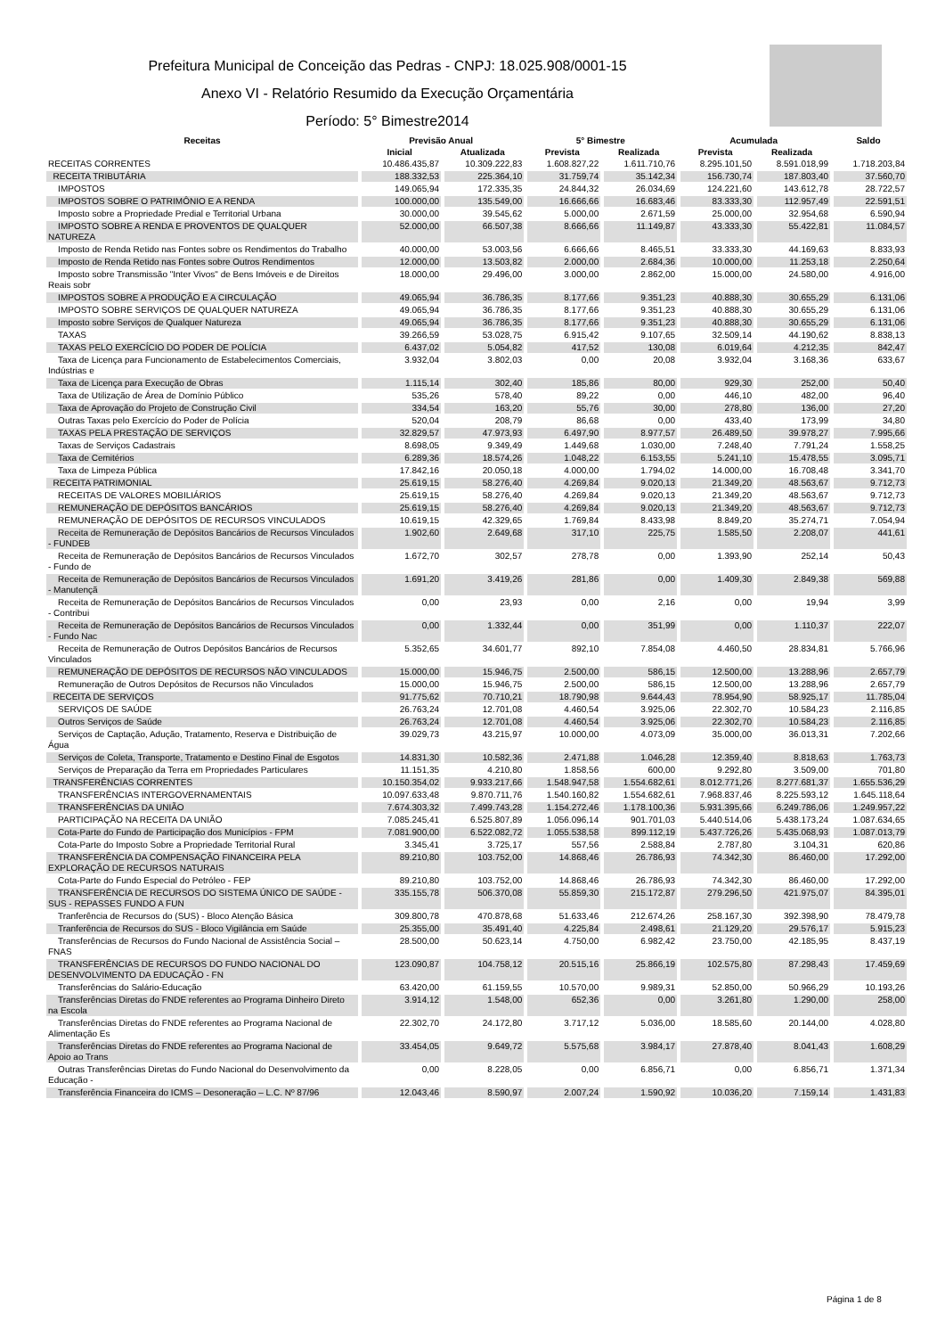Prefeitura Municipal de Conceição das Pedras - CNPJ: 18.025.908/0001-15
Anexo VI - Relatório Resumido da Execução Orçamentária
Período: 5° Bimestre2014
| Receitas | Previsão Anual | | 5° Bimestre | | Acumulada | | Saldo |
| --- | --- | --- | --- | --- | --- | --- | --- |
| | Inicial | Atualizada | Prevista | Realizada | Prevista | Realizada | |
| RECEITAS CORRENTES | 10.486.435,87 | 10.309.222,83 | 1.608.827,22 | 1.611.710,76 | 8.295.101,50 | 8.591.018,99 | 1.718.203,84 |
| RECEITA TRIBUTÁRIA | 188.332,53 | 225.364,10 | 31.759,74 | 35.142,34 | 156.730,74 | 187.803,40 | 37.560,70 |
| IMPOSTOS | 149.065,94 | 172.335,35 | 24.844,32 | 26.034,69 | 124.221,60 | 143.612,78 | 28.722,57 |
| IMPOSTOS SOBRE O PATRIMÔNIO E A RENDA | 100.000,00 | 135.549,00 | 16.666,66 | 16.683,46 | 83.333,30 | 112.957,49 | 22.591,51 |
| Imposto sobre a Propriedade Predial e Territorial Urbana | 30.000,00 | 39.545,62 | 5.000,00 | 2.671,59 | 25.000,00 | 32.954,68 | 6.590,94 |
| IMPOSTO SOBRE A RENDA E PROVENTOS DE QUALQUER NATUREZA | 52.000,00 | 66.507,38 | 8.666,66 | 11.149,87 | 43.333,30 | 55.422,81 | 11.084,57 |
| Imposto de Renda Retido nas Fontes sobre os Rendimentos do Trabalho | 40.000,00 | 53.003,56 | 6.666,66 | 8.465,51 | 33.333,30 | 44.169,63 | 8.833,93 |
| Imposto de Renda Retido nas Fontes sobre Outros Rendimentos | 12.000,00 | 13.503,82 | 2.000,00 | 2.684,36 | 10.000,00 | 11.253,18 | 2.250,64 |
| Imposto sobre Transmissão "Inter Vivos" de Bens Imóveis e de Direitos Reais sobr | 18.000,00 | 29.496,00 | 3.000,00 | 2.862,00 | 15.000,00 | 24.580,00 | 4.916,00 |
| IMPOSTOS SOBRE A PRODUÇÃO E A CIRCULAÇÃO | 49.065,94 | 36.786,35 | 8.177,66 | 9.351,23 | 40.888,30 | 30.655,29 | 6.131,06 |
| IMPOSTO SOBRE SERVIÇOS DE QUALQUER NATUREZA | 49.065,94 | 36.786,35 | 8.177,66 | 9.351,23 | 40.888,30 | 30.655,29 | 6.131,06 |
| Imposto sobre Serviços de Qualquer Natureza | 49.065,94 | 36.786,35 | 8.177,66 | 9.351,23 | 40.888,30 | 30.655,29 | 6.131,06 |
| TAXAS | 39.266,59 | 53.028,75 | 6.915,42 | 9.107,65 | 32.509,14 | 44.190,62 | 8.838,13 |
| TAXAS PELO EXERCÍCIO DO PODER DE POLÍCIA | 6.437,02 | 5.054,82 | 417,52 | 130,08 | 6.019,64 | 4.212,35 | 842,47 |
| Taxa de Licença para Funcionamento de Estabelecimentos Comerciais, Indústrias e | 3.932,04 | 3.802,03 | 0,00 | 20,08 | 3.932,04 | 3.168,36 | 633,67 |
| Taxa de Licença para Execução de Obras | 1.115,14 | 302,40 | 185,86 | 80,00 | 929,30 | 252,00 | 50,40 |
| Taxa de Utilização de Área de Domínio Público | 535,26 | 578,40 | 89,22 | 0,00 | 446,10 | 482,00 | 96,40 |
| Taxa de Aprovação do Projeto de Construção Civil | 334,54 | 163,20 | 55,76 | 30,00 | 278,80 | 136,00 | 27,20 |
| Outras Taxas pelo Exercício do Poder de Polícia | 520,04 | 208,79 | 86,68 | 0,00 | 433,40 | 173,99 | 34,80 |
| TAXAS PELA PRESTAÇÃO DE SERVIÇOS | 32.829,57 | 47.973,93 | 6.497,90 | 8.977,57 | 26.489,50 | 39.978,27 | 7.995,66 |
| Taxas de Serviços Cadastrais | 8.698,05 | 9.349,49 | 1.449,68 | 1.030,00 | 7.248,40 | 7.791,24 | 1.558,25 |
| Taxa de Cemitérios | 6.289,36 | 18.574,26 | 1.048,22 | 6.153,55 | 5.241,10 | 15.478,55 | 3.095,71 |
| Taxa de Limpeza Pública | 17.842,16 | 20.050,18 | 4.000,00 | 1.794,02 | 14.000,00 | 16.708,48 | 3.341,70 |
| RECEITA PATRIMONIAL | 25.619,15 | 58.276,40 | 4.269,84 | 9.020,13 | 21.349,20 | 48.563,67 | 9.712,73 |
| RECEITAS DE VALORES MOBILIÁRIOS | 25.619,15 | 58.276,40 | 4.269,84 | 9.020,13 | 21.349,20 | 48.563,67 | 9.712,73 |
| REMUNERAÇÃO DE DEPÓSITOS BANCÁRIOS | 25.619,15 | 58.276,40 | 4.269,84 | 9.020,13 | 21.349,20 | 48.563,67 | 9.712,73 |
| REMUNERAÇÃO DE DEPÓSITOS DE RECURSOS VINCULADOS | 10.619,15 | 42.329,65 | 1.769,84 | 8.433,98 | 8.849,20 | 35.274,71 | 7.054,94 |
| Receita de Remuneração de Depósitos Bancários de Recursos Vinculados - FUNDEB | 1.902,60 | 2.649,68 | 317,10 | 225,75 | 1.585,50 | 2.208,07 | 441,61 |
| Receita de Remuneração de Depósitos Bancários de Recursos Vinculados - Fundo de | 1.672,70 | 302,57 | 278,78 | 0,00 | 1.393,90 | 252,14 | 50,43 |
| Receita de Remuneração de Depósitos Bancários de Recursos Vinculados - Manutençã | 1.691,20 | 3.419,26 | 281,86 | 0,00 | 1.409,30 | 2.849,38 | 569,88 |
| Receita de Remuneração de Depósitos Bancários de Recursos Vinculados - Contribui | 0,00 | 23,93 | 0,00 | 2,16 | 0,00 | 19,94 | 3,99 |
| Receita de Remuneração de Depósitos Bancários de Recursos Vinculados - Fundo Nac | 0,00 | 1.332,44 | 0,00 | 351,99 | 0,00 | 1.110,37 | 222,07 |
| Receita de Remuneração de Outros Depósitos Bancários de Recursos Vinculados | 5.352,65 | 34.601,77 | 892,10 | 7.854,08 | 4.460,50 | 28.834,81 | 5.766,96 |
| REMUNERAÇÃO DE DEPÓSITOS DE RECURSOS NÃO VINCULADOS | 15.000,00 | 15.946,75 | 2.500,00 | 586,15 | 12.500,00 | 13.288,96 | 2.657,79 |
| Remuneração de Outros Depósitos de Recursos não Vinculados | 15.000,00 | 15.946,75 | 2.500,00 | 586,15 | 12.500,00 | 13.288,96 | 2.657,79 |
| RECEITA DE SERVIÇOS | 91.775,62 | 70.710,21 | 18.790,98 | 9.644,43 | 78.954,90 | 58.925,17 | 11.785,04 |
| SERVIÇOS DE SAÚDE | 26.763,24 | 12.701,08 | 4.460,54 | 3.925,06 | 22.302,70 | 10.584,23 | 2.116,85 |
| Outros Serviços de Saúde | 26.763,24 | 12.701,08 | 4.460,54 | 3.925,06 | 22.302,70 | 10.584,23 | 2.116,85 |
| Serviços de Captação, Adução, Tratamento, Reserva e Distribuição de Água | 39.029,73 | 43.215,97 | 10.000,00 | 4.073,09 | 35.000,00 | 36.013,31 | 7.202,66 |
| Serviços de Coleta, Transporte, Tratamento e Destino Final de Esgotos | 14.831,30 | 10.582,36 | 2.471,88 | 1.046,28 | 12.359,40 | 8.818,63 | 1.763,73 |
| Serviços de Preparação da Terra em Propriedades Particulares | 11.151,35 | 4.210,80 | 1.858,56 | 600,00 | 9.292,80 | 3.509,00 | 701,80 |
| TRANSFERÊNCIAS CORRENTES | 10.150.354,02 | 9.933.217,66 | 1.548.947,58 | 1.554.682,61 | 8.012.771,26 | 8.277.681,37 | 1.655.536,29 |
| TRANSFERÊNCIAS INTERGOVERNAMENTAIS | 10.097.633,48 | 9.870.711,76 | 1.540.160,82 | 1.554.682,61 | 7.968.837,46 | 8.225.593,12 | 1.645.118,64 |
| TRANSFERÊNCIAS DA UNIÃO | 7.674.303,32 | 7.499.743,28 | 1.154.272,46 | 1.178.100,36 | 5.931.395,66 | 6.249.786,06 | 1.249.957,22 |
| PARTICIPAÇÃO NA RECEITA DA UNIÃO | 7.085.245,41 | 6.525.807,89 | 1.056.096,14 | 901.701,03 | 5.440.514,06 | 5.438.173,24 | 1.087.634,65 |
| Cota-Parte do Fundo de Participação dos Municípios - FPM | 7.081.900,00 | 6.522.082,72 | 1.055.538,58 | 899.112,19 | 5.437.726,26 | 5.435.068,93 | 1.087.013,79 |
| Cota-Parte do Imposto Sobre a Propriedade Territorial Rural | 3.345,41 | 3.725,17 | 557,56 | 2.588,84 | 2.787,80 | 3.104,31 | 620,86 |
| TRANSFERÊNCIA DA COMPENSAÇÃO FINANCEIRA PELA EXPLORAÇÃO DE RECURSOS NATURAIS | 89.210,80 | 103.752,00 | 14.868,46 | 26.786,93 | 74.342,30 | 86.460,00 | 17.292,00 |
| Cota-Parte do Fundo Especial do Petróleo - FEP | 89.210,80 | 103.752,00 | 14.868,46 | 26.786,93 | 74.342,30 | 86.460,00 | 17.292,00 |
| TRANSFERÊNCIA DE RECURSOS DO SISTEMA ÚNICO DE SAÚDE - SUS - REPASSES FUNDO A FUN | 335.155,78 | 506.370,08 | 55.859,30 | 215.172,87 | 279.296,50 | 421.975,07 | 84.395,01 |
| Tranferência de Recursos do (SUS) - Bloco Atenção Básica | 309.800,78 | 470.878,68 | 51.633,46 | 212.674,26 | 258.167,30 | 392.398,90 | 78.479,78 |
| Tranferência de Recursos do SUS - Bloco Vigilância em Saúde | 25.355,00 | 35.491,40 | 4.225,84 | 2.498,61 | 21.129,20 | 29.576,17 | 5.915,23 |
| Transferências de Recursos do Fundo Nacional de Assistência Social – FNAS | 28.500,00 | 50.623,14 | 4.750,00 | 6.982,42 | 23.750,00 | 42.185,95 | 8.437,19 |
| TRANSFERÊNCIAS DE RECURSOS DO FUNDO NACIONAL DO DESENVOLVIMENTO DA EDUCAÇÃO - FN | 123.090,87 | 104.758,12 | 20.515,16 | 25.866,19 | 102.575,80 | 87.298,43 | 17.459,69 |
| Transferências do Salário-Educação | 63.420,00 | 61.159,55 | 10.570,00 | 9.989,31 | 52.850,00 | 50.966,29 | 10.193,26 |
| Transferências Diretas do FNDE referentes ao Programa Dinheiro Direto na Escola | 3.914,12 | 1.548,00 | 652,36 | 0,00 | 3.261,80 | 1.290,00 | 258,00 |
| Transferências Diretas do FNDE referentes ao Programa Nacional de Alimentação Es | 22.302,70 | 24.172,80 | 3.717,12 | 5.036,00 | 18.585,60 | 20.144,00 | 4.028,80 |
| Transferências Diretas do FNDE referentes ao Programa Nacional de Apoio ao Trans | 33.454,05 | 9.649,72 | 5.575,68 | 3.984,17 | 27.878,40 | 8.041,43 | 1.608,29 |
| Outras Transferências Diretas do Fundo Nacional do Desenvolvimento da Educação - | 0,00 | 8.228,05 | 0,00 | 6.856,71 | 0,00 | 6.856,71 | 1.371,34 |
| Transferência Financeira do ICMS – Desoneração – L.C. Nº 87/96 | 12.043,46 | 8.590,97 | 2.007,24 | 1.590,92 | 10.036,20 | 7.159,14 | 1.431,83 |
Página 1 de 8